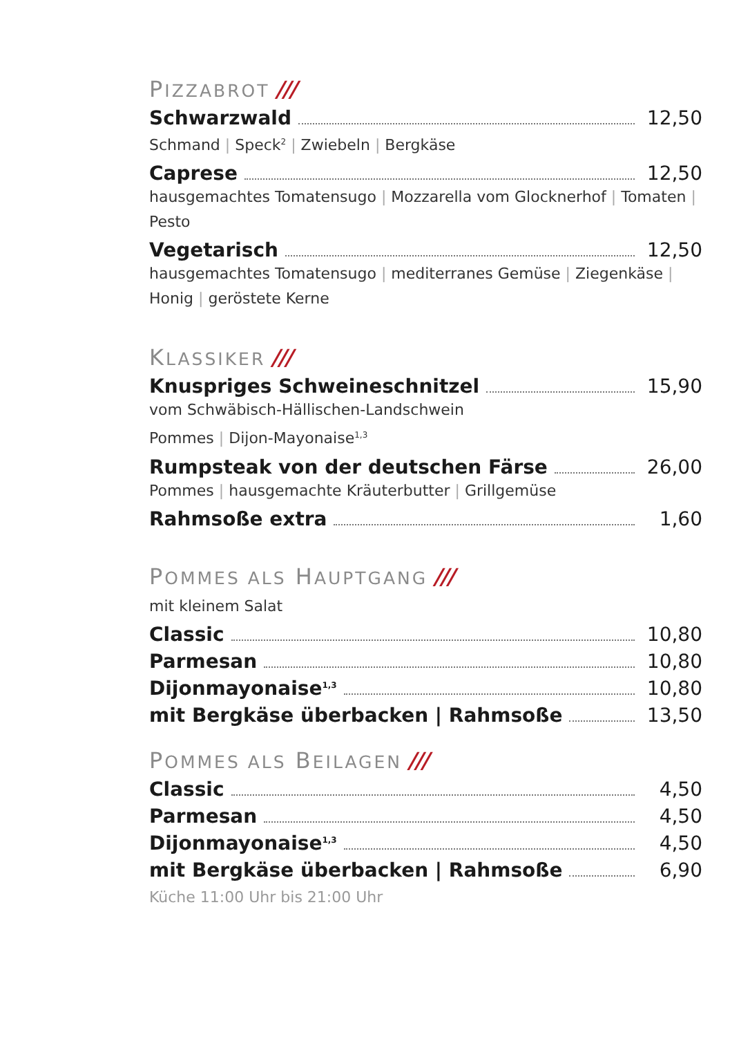PIZZABROT ///
Schwarzwald 12,50
Schmand | Speck<sup>2</sup> | Zwiebeln | Bergkäse
Caprese 12,50
hausgemachtes Tomatensugo | Mozzarella vom Glocknerhof | Tomaten | Pesto
Vegetarisch 12,50
hausgemachtes Tomatensugo | mediterranes Gemüse | Ziegenkäse | Honig | geröstete Kerne
KLASSIKER ///
Knuspriges Schweineschnitzel 15,90
vom Schwäbisch-Hällischen-Landschwein
Pommes | Dijon-Mayonaise<sup>1,3</sup>
Rumpsteak von der deutschen Färse 26,00
Pommes | hausgemachte Kräuterbutter | Grillgemüse
Rahmsoße extra 1,60
POMMES ALS HAUPTGANG ///
mit kleinem Salat
Classic 10,80
Parmesan 10,80
Dijonmayonaise<sup>1,3</sup> 10,80
mit Bergkäse überbacken | Rahmsoße 13,50
POMMES ALS BEILAGEN ///
Classic 4,50
Parmesan 4,50
Dijonmayonaise<sup>1,3</sup> 4,50
mit Bergkäse überbacken | Rahmsoße 6,90
Küche 11:00 Uhr bis 21:00 Uhr